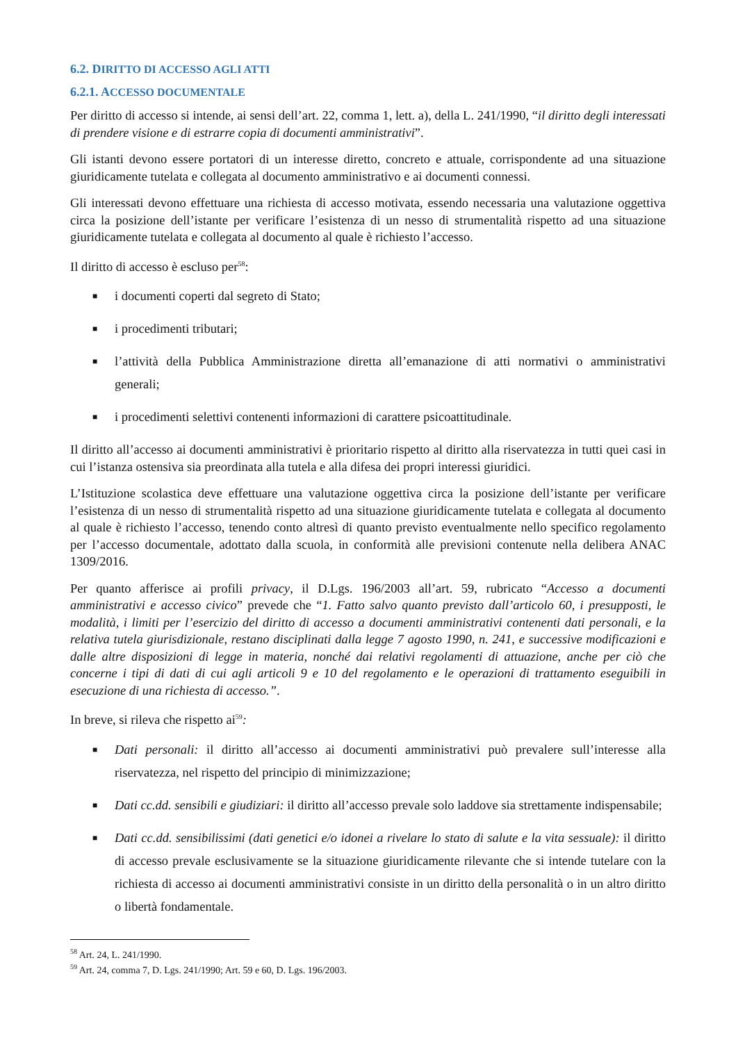6.2. DIRITTO DI ACCESSO AGLI ATTI
6.2.1. ACCESSO DOCUMENTALE
Per diritto di accesso si intende, ai sensi dell’art. 22, comma 1, lett. a), della L. 241/1990, “il diritto degli interessati di prendere visione e di estrarre copia di documenti amministrativi”.
Gli istanti devono essere portatori di un interesse diretto, concreto e attuale, corrispondente ad una situazione giuridicamente tutelata e collegata al documento amministrativo e ai documenti connessi.
Gli interessati devono effettuare una richiesta di accesso motivata, essendo necessaria una valutazione oggettiva circa la posizione dell’istante per verificare l’esistenza di un nesso di strumentalità rispetto ad una situazione giuridicamente tutelata e collegata al documento al quale è richiesto l’accesso.
Il diritto di accesso è escluso per<sup>58</sup>:
■ i documenti coperti dal segreto di Stato;
■ i procedimenti tributari;
■ l’attività della Pubblica Amministrazione diretta all’emanazione di atti normativi o amministrativi generali;
■ i procedimenti selettivi contenenti informazioni di carattere psicoattitudinale.
Il diritto all’accesso ai documenti amministrativi è prioritario rispetto al diritto alla riservatezza in tutti quei casi in cui l’istanza ostensiva sia preordinata alla tutela e alla difesa dei propri interessi giuridici.
L’Istituzione scolastica deve effettuare una valutazione oggettiva circa la posizione dell’istante per verificare l’esistenza di un nesso di strumentalità rispetto ad una situazione giuridicamente tutelata e collegata al documento al quale è richiesto l’accesso, tenendo conto altresì di quanto previsto eventualmente nello specifico regolamento per l’accesso documentale, adottato dalla scuola, in conformità alle previsioni contenute nella delibera ANAC 1309/2016.
Per quanto afferisce ai profili privacy, il D.Lgs. 196/2003 all’art. 59, rubricato “Accesso a documenti amministrativi e accesso civico” prevede che “1. Fatto salvo quanto previsto dall’articolo 60, i presupposti, le modalità, i limiti per l’esercizio del diritto di accesso a documenti amministrativi contenenti dati personali, e la relativa tutela giurisdizionale, restano disciplinati dalla legge 7 agosto 1990, n. 241, e successive modificazioni e dalle altre disposizioni di legge in materia, nonché dai relativi regolamenti di attuazione, anche per ciò che concerne i tipi di dati di cui agli articoli 9 e 10 del regolamento e le operazioni di trattamento eseguibili in esecuzione di una richiesta di accesso.”.
In breve, si rileva che rispetto ai<sup>59</sup>:
■ Dati personali: il diritto all’accesso ai documenti amministrativi può prevalere sull’interesse alla riservatezza, nel rispetto del principio di minimizzazione;
■ Dati cc.dd. sensibili e giudiziari: il diritto all’accesso prevale solo laddove sia strettamente indispensabile;
■ Dati cc.dd. sensibilissimi (dati genetici e/o idonei a rivelare lo stato di salute e la vita sessuale): il diritto di accesso prevale esclusivamente se la situazione giuridicamente rilevante che si intende tutelare con la richiesta di accesso ai documenti amministrativi consiste in un diritto della personalità o in un altro diritto o libertà fondamentale.
<sup>58</sup> Art. 24, L. 241/1990.
<sup>59</sup> Art. 24, comma 7, D. Lgs. 241/1990; Art. 59 e 60, D. Lgs. 196/2003.